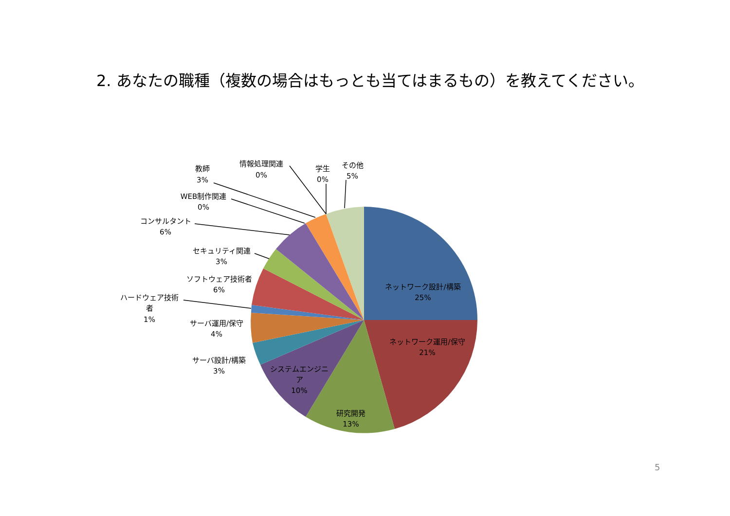2. あなたの職種（複数の場合はもっとも当てはまるもの）を教えてください。
ネットワーク設計/構築
25%
ネットワーク運用/保守
21%
研究開発
13%
システムエンジニ
ア
10%
サーバ設計/構築
3%
サーバ運用/保守
4%
ハードウェア技術
者
1%
ソフトウェア技術者
6%
セキュリティ関連
3%
コンサルタント
6%
WEB制作関連
0%
教師
3%
情報処理関連
0%
学生
0%
その他
5%
5